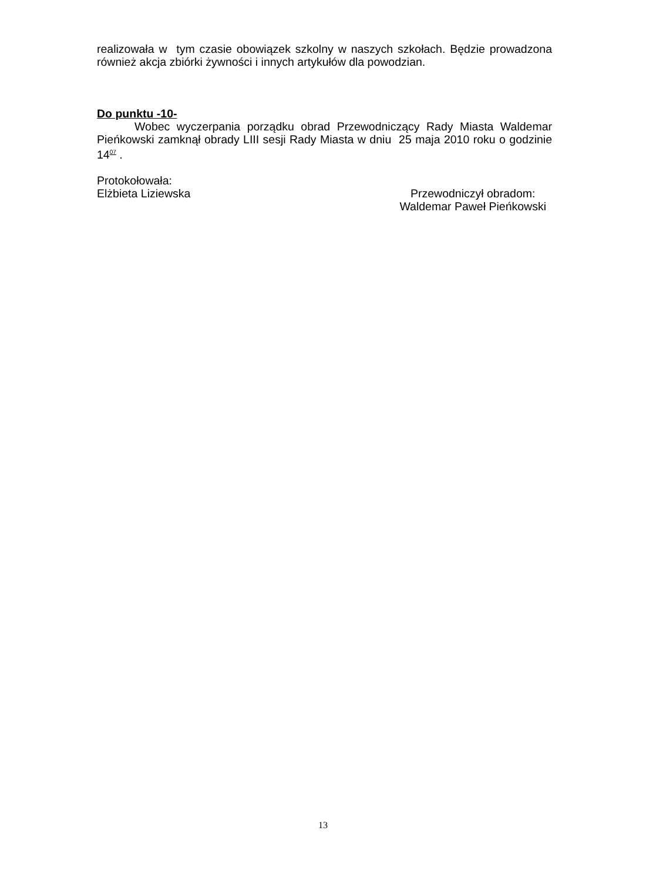realizowała w tym czasie obowiązek szkolny w naszych szkołach. Będzie prowadzona również akcja zbiórki żywności i innych artykułów dla powodzian.
Do punktu -10-
Wobec wyczerpania porządku obrad Przewodniczący Rady Miasta Waldemar Pieńkowski zamknął obrady LIII sesji Rady Miasta w dniu 25 maja 2010 roku o godzinie 14<sup>07</sup> .
Protokołowała:
Elżbieta Liziewska Przewodniczył obradom:
Waldemar Paweł Pieńkowski
13